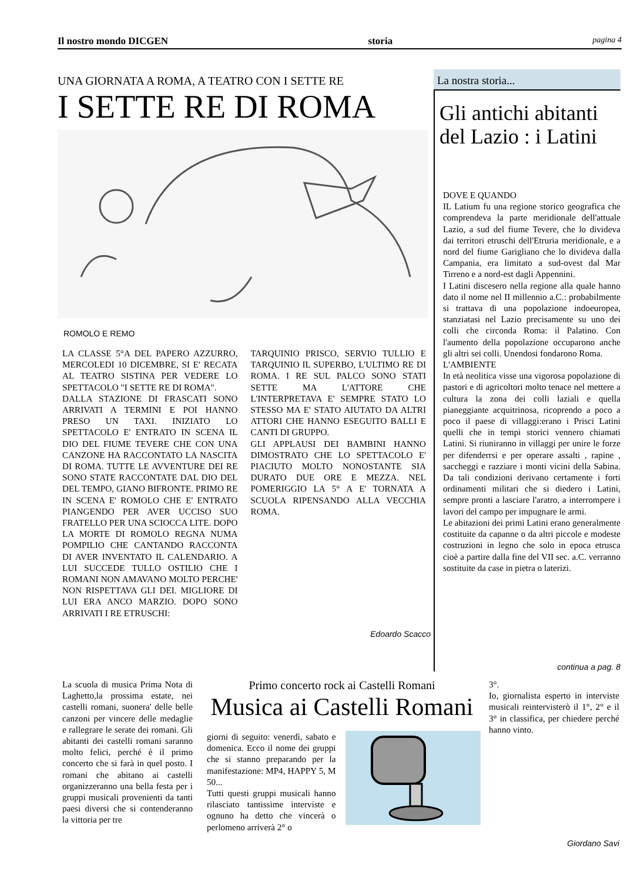Il nostro mondo DICGEN storia pagina 4
UNA GIORNATA A ROMA, A TEATRO CON I SETTE RE
I SETTE RE DI ROMA
ROMOLO E REMO
LA CLASSE 5°A DEL PAPERO AZZURRO, MERCOLEDI 10 DICEMBRE, SI E' RECATA AL TEATRO SISTINA PER VEDERE LO SPETTACOLO "I SETTE RE DI ROMA".
DALLA STAZIONE DI FRASCATI SONO ARRIVATI A TERMINI E POI HANNO PRESO UN TAXI. INIZIATO LO SPETTACOLO E' ENTRATO IN SCENA IL DIO DEL FIUME TEVERE CHE CON UNA CANZONE HA RACCONTATO LA NASCITA DI ROMA. TUTTE LE AVVENTURE DEI RE SONO STATE RACCONTATE DAL DIO DEL DEL TEMPO, GIANO BIFRONTE. PRIMO RE IN SCENA E' ROMOLO CHE E' ENTRATO PIANGENDO PER AVER UCCISO SUO FRATELLO PER UNA SCIOCCA LITE. DOPO LA MORTE DI ROMOLO REGNA NUMA POMPILIO CHE CANTANDO RACCONTA DI AVER INVENTATO IL CALENDARIO. A LUI SUCCEDE TULLO OSTILIO CHE I ROMANI NON AMAVANO MOLTO PERCHE' NON RISPETTAVA GLI DEI. MIGLIORE DI LUI ERA ANCO MARZIO. DOPO SONO ARRIVATI I RE ETRUSCHI:
TARQUINIO PRISCO, SERVIO TULLIO E TARQUINIO IL SUPERBO, L'ULTIMO RE DI ROMA. I RE SUL PALCO SONO STATI SETTE MA L'ATTORE CHE L'INTERPRETAVA E' SEMPRE STATO LO STESSO MA E' STATO AIUTATO DA ALTRI ATTORI CHE HANNO ESEGUITO BALLI E CANTI DI GRUPPO.
GLI APPLAUSI DEI BAMBINI HANNO DIMOSTRATO CHE LO SPETTACOLO E' PIACIUTO MOLTO NONOSTANTE SIA DURATO DUE ORE E MEZZA. NEL POMERIGGIO LA 5° A E' TORNATA A SCUOLA RIPENSANDO ALLA VECCHIA ROMA.
Edoardo Scacco
La nostra storia...
Gli antichi abitanti del Lazio : i Latini
DOVE E QUANDO
IL Latium fu una regione storico geografica che comprendeva la parte meridionale dell'attuale Lazio, a sud del fiume Tevere, che lo divideva dai territori etruschi dell'Etruria meridionale, e a nord del fiume Garigliano che lo divideva dalla Campania, era limitato a sud-ovest dal Mar Tirreno e a nord-est dagli Appennini.
I Latini discesero nella regione alla quale hanno dato il nome nel II millennio a.C.: probabilmente si trattava di una popolazione indoeuropea, stanziatasi nel Lazio precisamente su uno dei colli che circonda Roma: il Palatino. Con l'aumento della popolazione occuparono anche gli altri sei colli. Unendosi fondarono Roma.
L'AMBIENTE
In età neolitica visse una vigorosa popolazione di pastori e di agricoltori molto tenace nel mettere a cultura la zona dei colli laziali e quella pianeggiante acquitrinosa, ricoprendo a poco a poco il paese di villaggi:erano i Prisci Latini quelli che in tempi storici vennero chiamati Latini. Si riuniranno in villaggi per unire le forze per difenderrsi e per operare assalti , rapine , saccheggi e razziare i monti vicini della Sabina. Da tali condizioni derivano certamente i forti ordinamenti militari che si diedero i Latini, sempre pronti a lasciare l'aratro, a interrompere i lavori del campo per impugnare le armi.
Le abitazioni dei primi Latini erano generalmente costituite da capanne o da altri piccole e modeste costruzioni in legno che solo in epoca etrusca cioè a partire dalla fine del VII sec. a.C. verranno sostituite da case in pietra o laterizi.
continua a pag. 8
La scuola di musica Prima Nota di Laghetto,la prossima estate, nei castelli romani, suonera' delle belle canzoni per vincere delle medaglie e rallegrare le serate dei romani. Gli abitanti dei castelli romani saranno molto felici, perché è il primo concerto che si farà in quel posto. I romani che abitano ai castelli organizzeranno una bella festa per i gruppi musicali provenienti da tanti paesi diversi che si contenderanno la vittoria per tre
Primo concerto rock ai Castelli Romani
Musica ai Castelli Romani
giorni di seguito: venerdì, sabato e domenica. Ecco il nome dei gruppi che si stanno preparando per la manifestazione: MP4, HAPPY 5, M 50...
Tutti questi gruppi musicali hanno rilasciato tantissime interviste e ognuno ha detto che vincerà o perlomeno arriverà 2° o
3°.
Io, giornalista esperto in interviste musicali reintervisterò il 1°, 2° e il 3° in classifica, per chiedere perché hanno vinto.
Giordano Savi